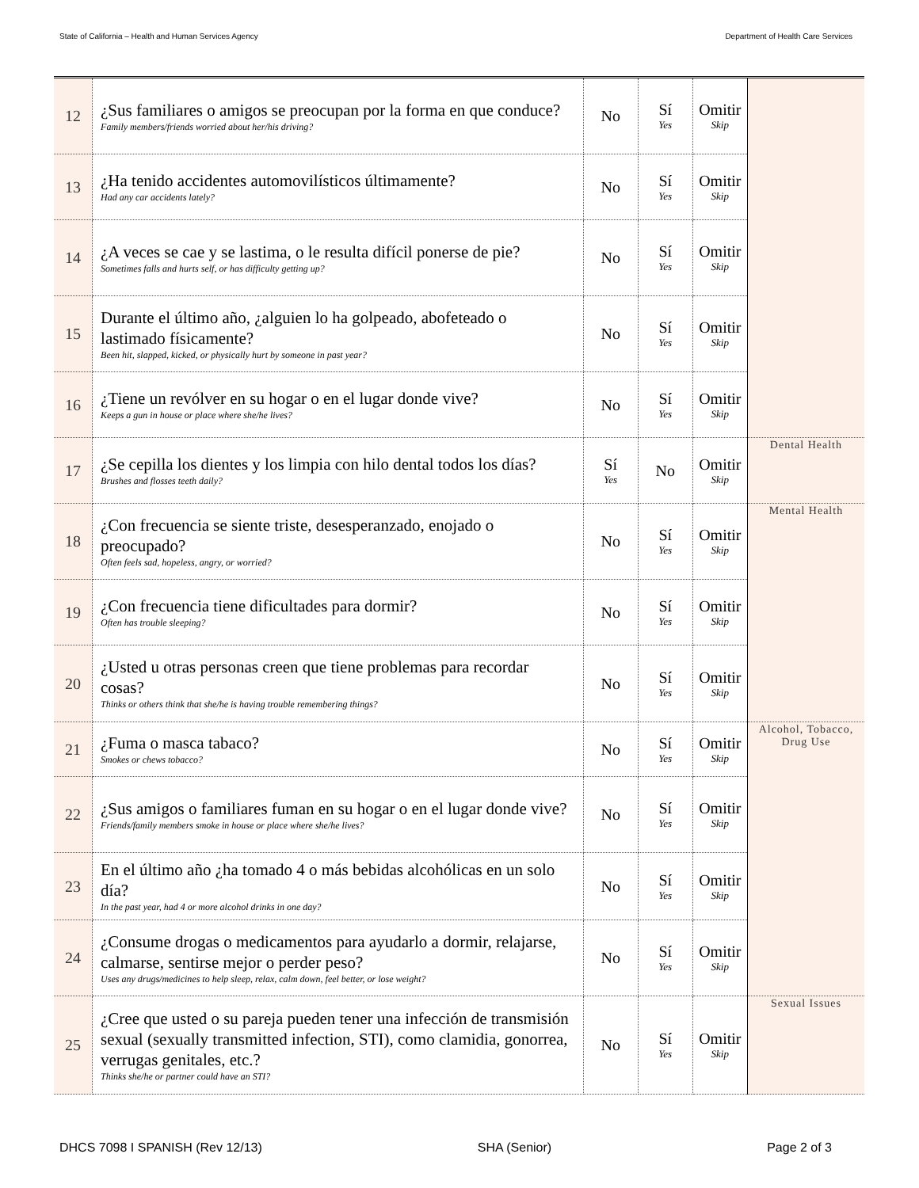State of California – Health and Human Services Agency Department of Health Care Services
| 12 | ¿Sus familiares o amigos se preocupan por la forma en que conduce? Family members/friends worried about her/his driving? | No | Sí Yes | Omitir Skip | |
| 13 | ¿Ha tenido accidentes automovilísticos últimamente? Had any car accidents lately? | No | Sí Yes | Omitir Skip | |
| 14 | ¿A veces se cae y se lastima, o le resulta difícil ponerse de pie? Sometimes falls and hurts self, or has difficulty getting up? | No | Sí Yes | Omitir Skip | |
| 15 | Durante el último año, ¿alguien lo ha golpeado, abofeteado o lastimado físicamente? Been hit, slapped, kicked, or physically hurt by someone in past year? | No | Sí Yes | Omitir Skip | |
| 16 | ¿Tiene un revólver en su hogar o en el lugar donde vive? Keeps a gun in house or place where she/he lives? | No | Sí Yes | Omitir Skip | |
| 17 | ¿Se cepilla los dientes y los limpia con hilo dental todos los días? Brushes and flosses teeth daily? | Sí Yes | No | Omitir Skip | Dental Health |
| 18 | ¿Con frecuencia se siente triste, desesperanzado, enojado o preocupado? Often feels sad, hopeless, angry, or worried? | No | Sí Yes | Omitir Skip | Mental Health |
| 19 | ¿Con frecuencia tiene dificultades para dormir? Often has trouble sleeping? | No | Sí Yes | Omitir Skip | |
| 20 | ¿Usted u otras personas creen que tiene problemas para recordar cosas? Thinks or others think that she/he is having trouble remembering things? | No | Sí Yes | Omitir Skip | |
| 21 | ¿Fuma o masca tabaco? Smokes or chews tobacco? | No | Sí Yes | Omitir Skip | Alcohol, Tobacco, Drug Use |
| 22 | ¿Sus amigos o familiares fuman en su hogar o en el lugar donde vive? Friends/family members smoke in house or place where she/he lives? | No | Sí Yes | Omitir Skip | |
| 23 | En el último año ¿ha tomado 4 o más bebidas alcohólicas en un solo día? In the past year, had 4 or more alcohol drinks in one day? | No | Sí Yes | Omitir Skip | |
| 24 | ¿Consume drogas o medicamentos para ayudarlo a dormir, relajarse, calmarse, sentirse mejor o perder peso? Uses any drugs/medicines to help sleep, relax, calm down, feel better, or lose weight? | No | Sí Yes | Omitir Skip | |
| 25 | ¿Cree que usted o su pareja pueden tener una infección de transmisión sexual (sexually transmitted infection, STI), como clamidia, gonorrea, verrugas genitales, etc.? Thinks she/he or partner could have an STI? | No | Sí Yes | Omitir Skip | Sexual Issues |
DHCS 7098 I SPANISH (Rev 12/13) SHA (Senior) Page 2 of 3